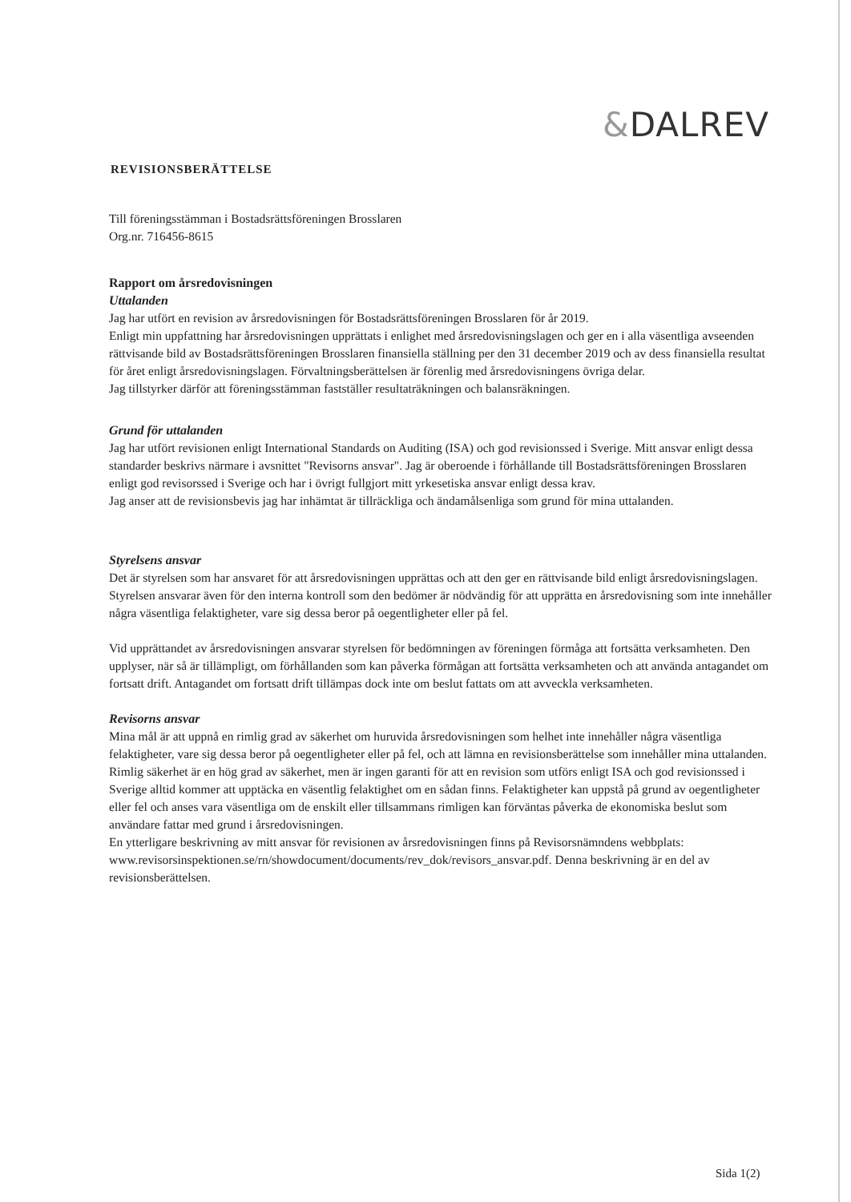&DALREV
REVISIONSBERÄTTELSE
Till föreningsstämman i Bostadsrättsföreningen Brosslaren
Org.nr. 716456-8615
Rapport om årsredovisningen
Uttalanden
Jag har utfört en revision av årsredovisningen för Bostadsrättsföreningen Brosslaren för år 2019.
Enligt min uppfattning har årsredovisningen upprättats i enlighet med årsredovisningslagen och ger en i alla väsentliga avseenden rättvisande bild av Bostadsrättsföreningen Brosslaren finansiella ställning per den 31 december 2019 och av dess finansiella resultat för året enligt årsredovisningslagen. Förvaltningsberättelsen är förenlig med årsredovisningens övriga delar.
Jag tillstyrker därför att föreningsstämman fastställer resultaträkningen och balansräkningen.
Grund för uttalanden
Jag har utfört revisionen enligt International Standards on Auditing (ISA) och god revisionssed i Sverige. Mitt ansvar enligt dessa standarder beskrivs närmare i avsnittet "Revisorns ansvar". Jag är oberoende i förhållande till Bostadsrättsföreningen Brosslaren enligt god revisorssed i Sverige och har i övrigt fullgjort mitt yrkesetiska ansvar enligt dessa krav.
Jag anser att de revisionsbevis jag har inhämtat är tillräckliga och ändamålsenliga som grund för mina uttalanden.
Styrelsens ansvar
Det är styrelsen som har ansvaret för att årsredovisningen upprättas och att den ger en rättvisande bild enligt årsredovisningslagen. Styrelsen ansvarar även för den interna kontroll som den bedömer är nödvändig för att upprätta en årsredovisning som inte innehåller några väsentliga felaktigheter, vare sig dessa beror på oegentligheter eller på fel.
Vid upprättandet av årsredovisningen ansvarar styrelsen för bedömningen av föreningen förmåga att fortsätta verksamheten. Den upplyser, när så är tillämpligt, om förhållanden som kan påverka förmågan att fortsätta verksamheten och att använda antagandet om fortsatt drift. Antagandet om fortsatt drift tillämpas dock inte om beslut fattats om att avveckla verksamheten.
Revisorns ansvar
Mina mål är att uppnå en rimlig grad av säkerhet om huruvida årsredovisningen som helhet inte innehåller några väsentliga felaktigheter, vare sig dessa beror på oegentligheter eller på fel, och att lämna en revisionsberättelse som innehåller mina uttalanden. Rimlig säkerhet är en hög grad av säkerhet, men är ingen garanti för att en revision som utförs enligt ISA och god revisionssed i Sverige alltid kommer att upptäcka en väsentlig felaktighet om en sådan finns. Felaktigheter kan uppstå på grund av oegentligheter eller fel och anses vara väsentliga om de enskilt eller tillsammans rimligen kan förväntas påverka de ekonomiska beslut som användare fattar med grund i årsredovisningen.
En ytterligare beskrivning av mitt ansvar för revisionen av årsredovisningen finns på Revisorsnämndens webbplats: www.revisorsinspektionen.se/rn/showdocument/documents/rev_dok/revisors_ansvar.pdf. Denna beskrivning är en del av revisionsberättelsen.
Sida 1(2)